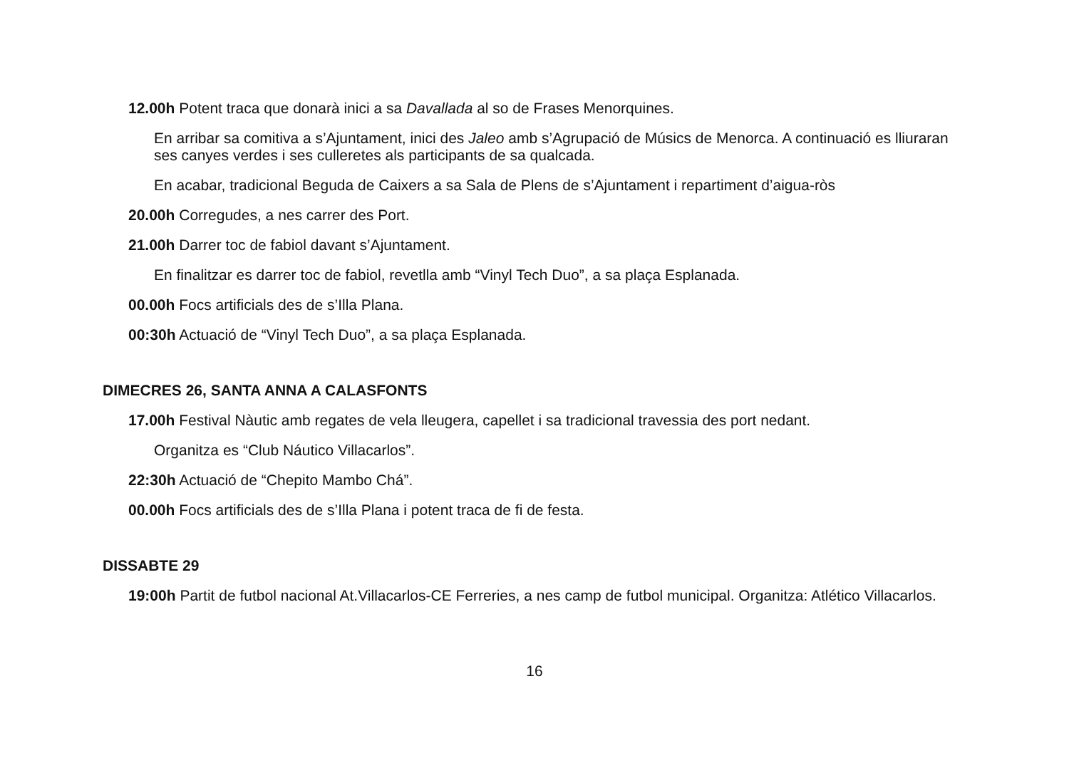12.00h Potent traca que donarà inici a sa Davallada al so de Frases Menorquines.
En arribar sa comitiva a s’Ajuntament, inici des Jaleo amb s’Agrupació de Músics de Menorca. A continuació es lliuraran ses canyes verdes i ses culleretes als participants de sa qualcada.
En acabar, tradicional Beguda de Caixers a sa Sala de Plens de s’Ajuntament i repartiment d’aigua-ròs
20.00h Corregudes, a nes carrer des Port.
21.00h Darrer toc de fabiol davant s’Ajuntament.
En finalitzar es darrer toc de fabiol, revetlla amb “Vinyl Tech Duo”, a sa plaça Esplanada.
00.00h Focs artificials des de s’Illa Plana.
00:30h Actuació de “Vinyl Tech Duo”, a sa plaça Esplanada.
DIMECRES 26, SANTA ANNA A CALASFONTS
17.00h Festival Nàutic amb regates de vela lleugera, capellet i sa tradicional travessia des port nedant.
Organitza es “Club Náutico Villacarlos”.
22:30h Actuació de “Chepito Mambo Chá”.
00.00h Focs artificials des de s’Illa Plana i potent traca de fi de festa.
DISSABTE 29
19:00h Partit de futbol nacional At.Villacarlos-CE Ferreries, a nes camp de futbol municipal. Organitza: Atlético Villacarlos.
16